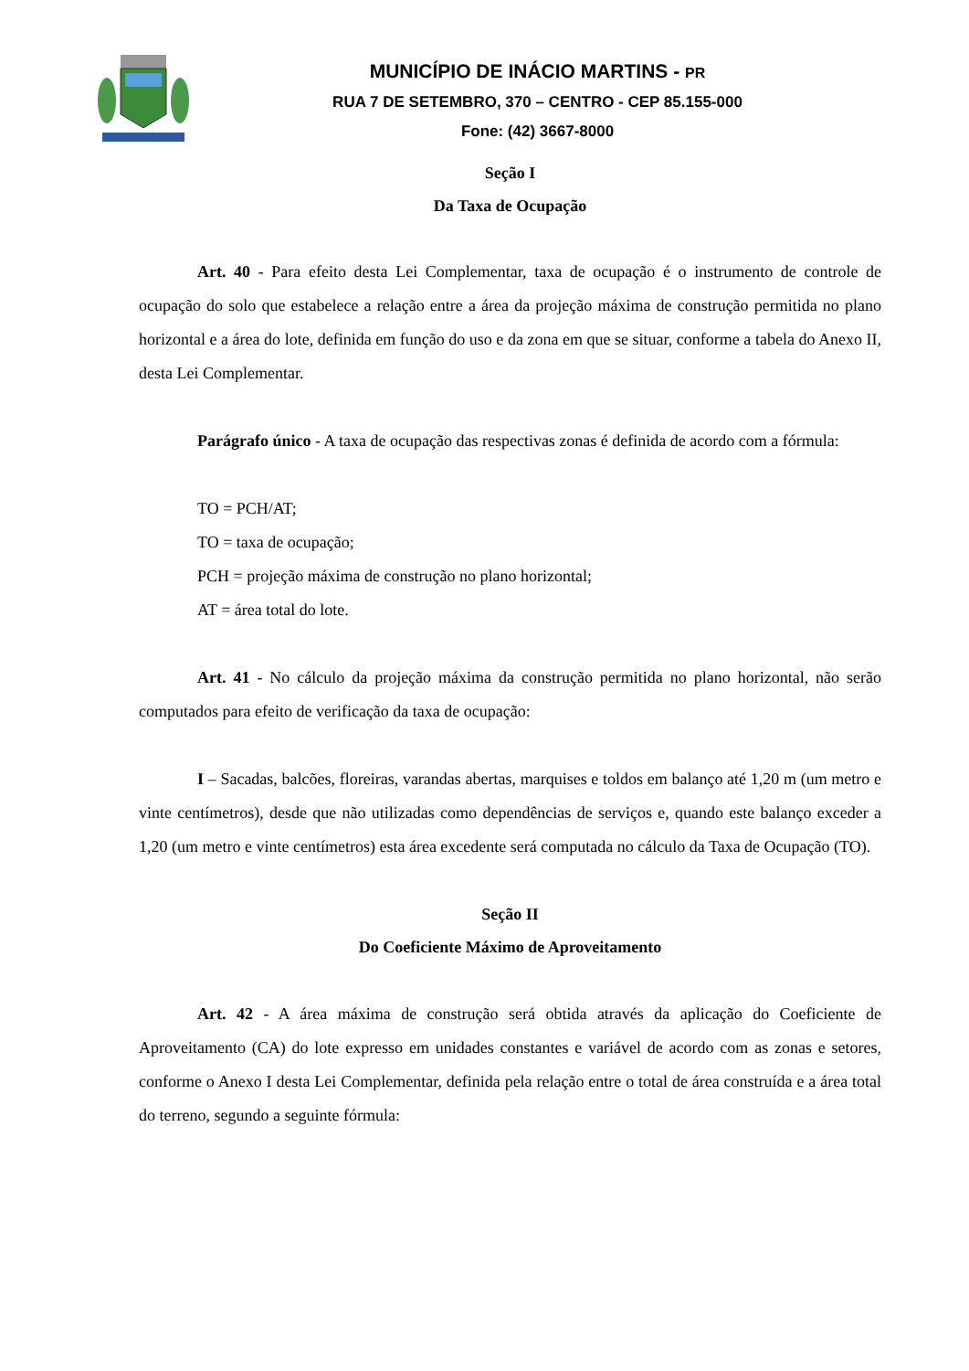MUNICÍPIO DE INÁCIO MARTINS - PR
RUA 7 DE SETEMBRO, 370 – CENTRO - CEP 85.155-000
Fone: (42) 3667-8000
Seção I
Da Taxa de Ocupação
Art. 40 - Para efeito desta Lei Complementar, taxa de ocupação é o instrumento de controle de ocupação do solo que estabelece a relação entre a área da projeção máxima de construção permitida no plano horizontal e a área do lote, definida em função do uso e da zona em que se situar, conforme a tabela do Anexo II, desta Lei Complementar.
Parágrafo único - A taxa de ocupação das respectivas zonas é definida de acordo com a fórmula:
TO = PCH/AT;
TO = taxa de ocupação;
PCH = projeção máxima de construção no plano horizontal;
AT = área total do lote.
Art. 41 - No cálculo da projeção máxima da construção permitida no plano horizontal, não serão computados para efeito de verificação da taxa de ocupação:
I – Sacadas, balcões, floreiras, varandas abertas, marquises e toldos em balanço até 1,20 m (um metro e vinte centímetros), desde que não utilizadas como dependências de serviços e, quando este balanço exceder a 1,20 (um metro e vinte centímetros) esta área excedente será computada no cálculo da Taxa de Ocupação (TO).
Seção II
Do Coeficiente Máximo de Aproveitamento
Art. 42 - A área máxima de construção será obtida através da aplicação do Coeficiente de Aproveitamento (CA) do lote expresso em unidades constantes e variável de acordo com as zonas e setores, conforme o Anexo I desta Lei Complementar, definida pela relação entre o total de área construída e a área total do terreno, segundo a seguinte fórmula: